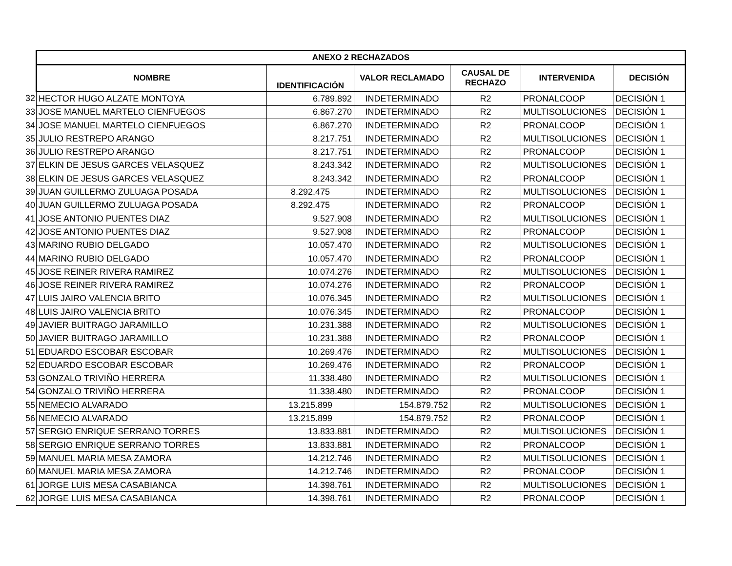| | ANEXO 2 RECHAZADOS | | | | | |
| | NOMBRE | IDENTIFICACIÓN | VALOR RECLAMADO | CAUSAL DE RECHAZO | INTERVENIDA | DECISIÓN |
| 32 | HECTOR HUGO ALZATE MONTOYA | 6.789.892 | INDETERMINADO | R2 | PRONALCOOP | DECISIÓN 1 |
| 33 | JOSE MANUEL MARTELO CIENFUEGOS | 6.867.270 | INDETERMINADO | R2 | MULTISOLUCIONES | DECISIÓN 1 |
| 34 | JOSE MANUEL MARTELO CIENFUEGOS | 6.867.270 | INDETERMINADO | R2 | PRONALCOOP | DECISIÓN 1 |
| 35 | JULIO RESTREPO ARANGO | 8.217.751 | INDETERMINADO | R2 | MULTISOLUCIONES | DECISIÓN 1 |
| 36 | JULIO RESTREPO ARANGO | 8.217.751 | INDETERMINADO | R2 | PRONALCOOP | DECISIÓN 1 |
| 37 | ELKIN DE JESUS GARCES VELASQUEZ | 8.243.342 | INDETERMINADO | R2 | MULTISOLUCIONES | DECISIÓN 1 |
| 38 | ELKIN DE JESUS GARCES VELASQUEZ | 8.243.342 | INDETERMINADO | R2 | PRONALCOOP | DECISIÓN 1 |
| 39 | JUAN GUILLERMO ZULUAGA POSADA | 8.292.475 | INDETERMINADO | R2 | MULTISOLUCIONES | DECISIÓN 1 |
| 40 | JUAN GUILLERMO ZULUAGA POSADA | 8.292.475 | INDETERMINADO | R2 | PRONALCOOP | DECISIÓN 1 |
| 41 | JOSE ANTONIO PUENTES DIAZ | 9.527.908 | INDETERMINADO | R2 | MULTISOLUCIONES | DECISIÓN 1 |
| 42 | JOSE ANTONIO PUENTES DIAZ | 9.527.908 | INDETERMINADO | R2 | PRONALCOOP | DECISIÓN 1 |
| 43 | MARINO RUBIO DELGADO | 10.057.470 | INDETERMINADO | R2 | MULTISOLUCIONES | DECISIÓN 1 |
| 44 | MARINO RUBIO DELGADO | 10.057.470 | INDETERMINADO | R2 | PRONALCOOP | DECISIÓN 1 |
| 45 | JOSE REINER RIVERA RAMIREZ | 10.074.276 | INDETERMINADO | R2 | MULTISOLUCIONES | DECISIÓN 1 |
| 46 | JOSE REINER RIVERA RAMIREZ | 10.074.276 | INDETERMINADO | R2 | PRONALCOOP | DECISIÓN 1 |
| 47 | LUIS JAIRO VALENCIA BRITO | 10.076.345 | INDETERMINADO | R2 | MULTISOLUCIONES | DECISIÓN 1 |
| 48 | LUIS JAIRO VALENCIA BRITO | 10.076.345 | INDETERMINADO | R2 | PRONALCOOP | DECISIÓN 1 |
| 49 | JAVIER BUITRAGO JARAMILLO | 10.231.388 | INDETERMINADO | R2 | MULTISOLUCIONES | DECISIÓN 1 |
| 50 | JAVIER BUITRAGO JARAMILLO | 10.231.388 | INDETERMINADO | R2 | PRONALCOOP | DECISIÓN 1 |
| 51 | EDUARDO ESCOBAR ESCOBAR | 10.269.476 | INDETERMINADO | R2 | MULTISOLUCIONES | DECISIÓN 1 |
| 52 | EDUARDO ESCOBAR ESCOBAR | 10.269.476 | INDETERMINADO | R2 | PRONALCOOP | DECISIÓN 1 |
| 53 | GONZALO TRIVIÑO HERRERA | 11.338.480 | INDETERMINADO | R2 | MULTISOLUCIONES | DECISIÓN 1 |
| 54 | GONZALO TRIVIÑO HERRERA | 11.338.480 | INDETERMINADO | R2 | PRONALCOOP | DECISIÓN 1 |
| 55 | NEMECIO ALVARADO | 13.215.899 | 154.879.752 | R2 | MULTISOLUCIONES | DECISIÓN 1 |
| 56 | NEMECIO ALVARADO | 13.215.899 | 154.879.752 | R2 | PRONALCOOP | DECISIÓN 1 |
| 57 | SERGIO ENRIQUE SERRANO TORRES | 13.833.881 | INDETERMINADO | R2 | MULTISOLUCIONES | DECISIÓN 1 |
| 58 | SERGIO ENRIQUE SERRANO TORRES | 13.833.881 | INDETERMINADO | R2 | PRONALCOOP | DECISIÓN 1 |
| 59 | MANUEL MARIA MESA ZAMORA | 14.212.746 | INDETERMINADO | R2 | MULTISOLUCIONES | DECISIÓN 1 |
| 60 | MANUEL MARIA MESA ZAMORA | 14.212.746 | INDETERMINADO | R2 | PRONALCOOP | DECISIÓN 1 |
| 61 | JORGE LUIS MESA CASABIANCA | 14.398.761 | INDETERMINADO | R2 | MULTISOLUCIONES | DECISIÓN 1 |
| 62 | JORGE LUIS MESA CASABIANCA | 14.398.761 | INDETERMINADO | R2 | PRONALCOOP | DECISIÓN 1 |